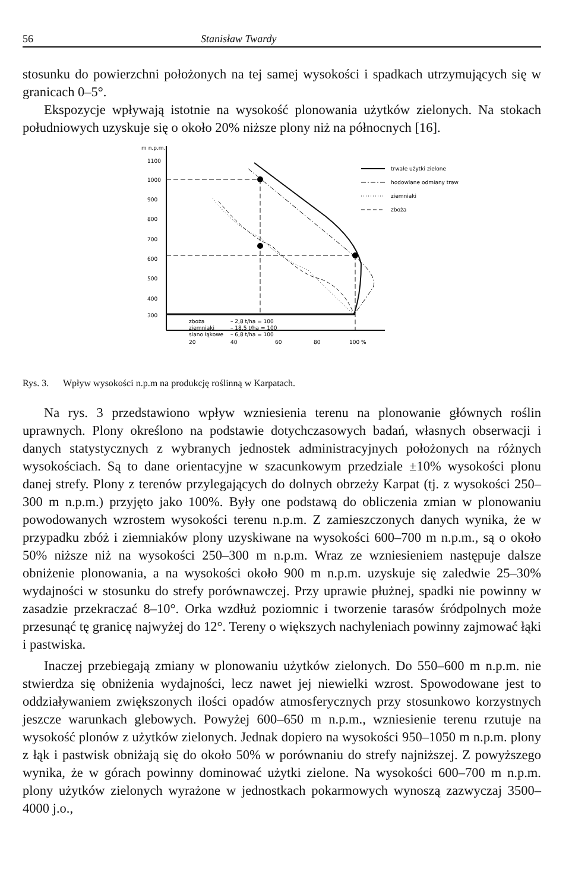56 Stanisław Twardy
stosunku do powierzchni położonych na tej samej wysokości i spadkach utrzymujących się w granicach 0–5°.
Ekspozycje wpływają istotnie na wysokość plonowania użytków zielonych. Na stokach południowych uzyskuje się o około 20% niższe plony niż na północnych [16].
m n.p.m.
1100
1000
900
800
700
600
500
400
300
zboża
– 2,8 t/ha = 100
ziemniaki
– 18,5 t/ha = 100
siano łąkowe
– 6,8 t/ha = 100
20
40
60
80
100 %
trwałe użytki zielone
hodowlane odmiany traw
ziemniaki
zboża
Rys. 3. Wpływ wysokości n.p.m na produkcję roślinną w Karpatach.
Na rys. 3 przedstawiono wpływ wzniesienia terenu na plonowanie głównych roślin uprawnych. Plony określono na podstawie dotychczasowych badań, własnych obserwacji i danych statystycznych z wybranych jednostek administracyjnych położonych na różnych wysokościach. Są to dane orientacyjne w szacunkowym przedziale ±10% wysokości plonu danej strefy. Plony z terenów przylegających do dolnych obrzeży Karpat (tj. z wysokości 250–300 m n.p.m.) przyjęto jako 100%. Były one podstawą do obliczenia zmian w plonowaniu powodowanych wzrostem wysokości terenu n.p.m. Z zamieszczonych danych wynika, że w przypadku zbóż i ziemniaków plony uzyskiwane na wysokości 600–700 m n.p.m., są o około 50% niższe niż na wysokości 250–300 m n.p.m. Wraz ze wzniesieniem następuje dalsze obniżenie plonowania, a na wysokości około 900 m n.p.m. uzyskuje się zaledwie 25–30% wydajności w stosunku do strefy porównawczej. Przy uprawie płużnej, spadki nie powinny w zasadzie przekraczać 8–10°. Orka wzdłuż poziomnic i tworzenie tarasów śródpolnych może przesunąć tę granicę najwyżej do 12°. Tereny o większych nachyleniach powinny zajmować łąki i pastwiska.
Inaczej przebiegają zmiany w plonowaniu użytków zielonych. Do 550–600 m n.p.m. nie stwierdza się obniżenia wydajności, lecz nawet jej niewielki wzrost. Spowodowane jest to oddziaływaniem zwiększonych ilości opadów atmosferycznych przy stosunkowo korzystnych jeszcze warunkach glebowych. Powyżej 600–650 m n.p.m., wzniesienie terenu rzutuje na wysokość plonów z użytków zielonych. Jednak dopiero na wysokości 950–1050 m n.p.m. plony z łąk i pastwisk obniżają się do około 50% w porównaniu do strefy najniższej. Z powyższego wynika, że w górach powinny dominować użytki zielone. Na wysokości 600–700 m n.p.m. plony użytków zielonych wyrażone w jednostkach pokarmowych wynoszą zazwyczaj 3500–4000 j.o.,